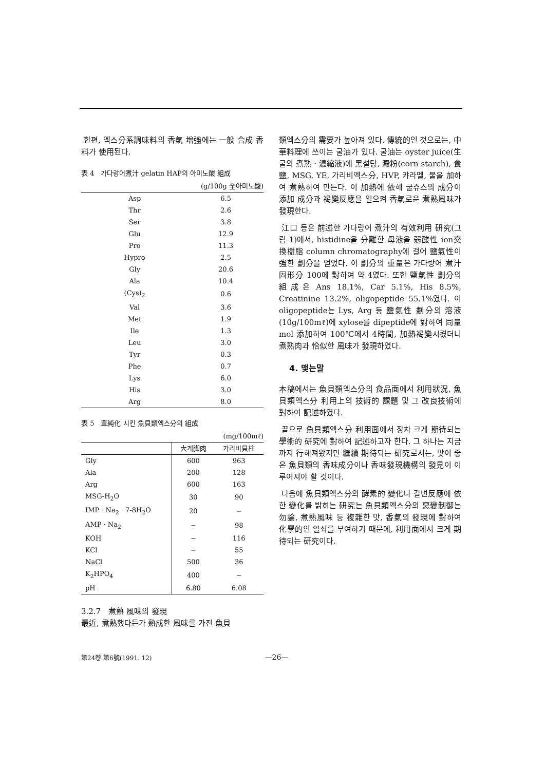한편, 엑스分系調味料의 香氣 增強에는 一般 合成 香料가 使用된다.
表 4　가다랑어煮汁 gelatin HAP의 아미노酸 組成
(g/100g 全아미노酸)
| Asp | 6.5 |
| Thr | 2.6 |
| Ser | 3.8 |
| Glu | 12.9 |
| Pro | 11.3 |
| Hypro | 2.5 |
| Gly | 20.6 |
| Ala | 10.4 |
| (Cys)<sub>2</sub> | 0.6 |
| Val | 3.6 |
| Met | 1.9 |
| Ile | 1.3 |
| Leu | 3.0 |
| Tyr | 0.3 |
| Phe | 0.7 |
| Lys | 6.0 |
| His | 3.0 |
| Arg | 8.0 |
表 5　單純化 시킨 魚貝類엑스分의 組成
(mg/100mℓ)
| | 大게脚肉 | 가리비貝柱 |
| --- | --- | --- |
| Gly | 600 | 963 |
| Ala | 200 | 128 |
| Arg | 600 | 163 |
| MSG-H<sub>2</sub>O | 30 | 90 |
| IMP · Na<sub>2</sub> · 7-8H<sub>2</sub>O | 20 | − |
| AMP · Na<sub>2</sub> | − | 98 |
| KOH | − | 116 |
| KCl | − | 55 |
| NaCl | 500 | 36 |
| K<sub>2</sub>HPO<sub>4</sub> | 400 | − |
| pH | 6.80 | 6.08 |
3.2.7　煮熟 風味의 發現
最近, 煮熟했다든가 熟成한 風味를 가진 魚貝
類엑스分의 需要가 높아져 있다. 傳統的인 것으로는, 中華料理에 쓰이는 굴油가 있다. 굴油는 oyster juice(生굴의 煮熟 · 濃縮液)에 黑설탕, 澱粉(corn starch), 食鹽, MSG, YE, 가리비엑스分, HVP, 캬라멜, 물을 加하여 煮熟하여 만든다. 이 加熱에 依해 굴쥬스의 成分이 添加 成分과 褐變反應을 일으켜 香氣로운 煮熟風味가 發現한다.
江口 등은 前述한 가다랑어 煮汁의 有效利用 研究(그림 1)에서, histidine을 分離한 母液을 弱酸性 ion交換樹脂 column chromatography에 걸어 鹽氣性이 強한 劃分을 얻었다. 이 劃分의 重量은 가다랑어 煮汁 固形分 100에 對하여 약 4였다. 또한 鹽氣性 劃分의 組成은 Ans 18.1%, Car 5.1%, His 8.5%, Creatinine 13.2%, oligopeptide 55.1%였다. 이 oligopeptide는 Lys, Arg 등 鹽氣性 劃分의 溶液(10g/100mℓ)에 xylose를 dipeptide에 對하여 同量 mol 添加하여 100℃에서 4時間, 加熱褐變시켰더니 煮熟肉과 恰似한 風味가 發現하였다.
4. 맺는말
本稿에서는 魚貝類엑스分의 食品面에서 利用狀況, 魚貝類엑스分 利用上의 技術的 課題 및 그 改良技術에 對하여 記述하였다.
끝으로 魚貝類엑스分 利用面에서 장차 크게 期待되는 學術的 研究에 對하여 記述하고자 한다. 그 하나는 지금까지 行해져왔지만 繼續 期待되는 研究로서는, 맛이 좋은 魚貝類의 香味成分이나 香味發現機構의 發見이 이루어져야 할 것이다.
다음에 魚貝類엑스分의 酵素的 變化나 갈변反應에 依한 變化를 밝히는 研究는 魚貝類엑스分의 惡變制御는 勿論, 煮熟風味 등 複雜한 맛, 香氣의 發現에 對하여 化學的인 열쇠를 부여하기 때문에, 利用面에서 크게 期待되는 研究이다.
第24卷 第6號(1991. 12) —26—